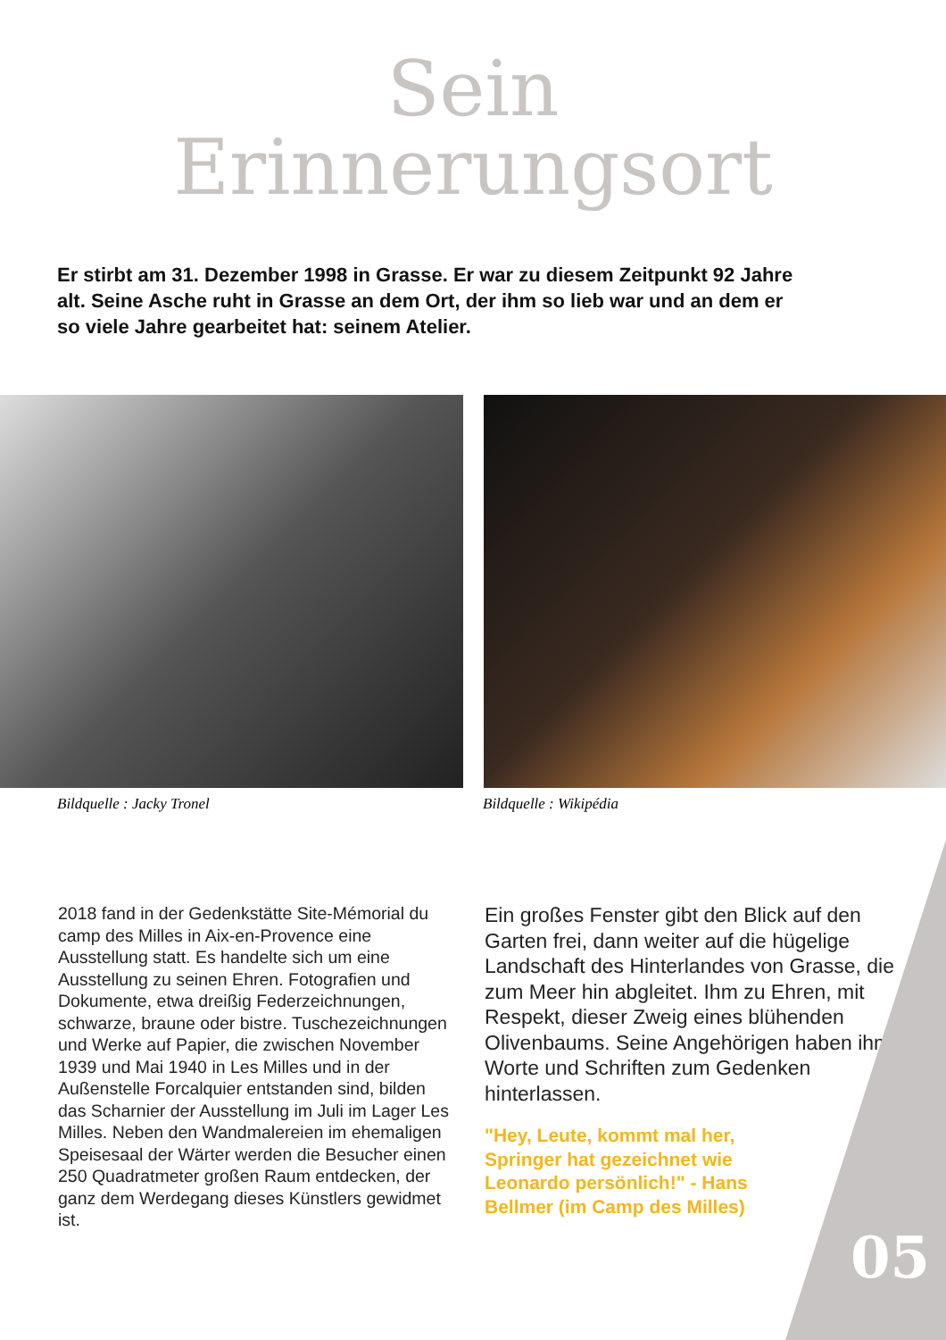Sein
Erinnerungsort
Er stirbt am 31. Dezember 1998 in Grasse. Er war zu diesem Zeitpunkt 92 Jahre alt. Seine Asche ruht in Grasse an dem Ort, der ihm so lieb war und an dem er so viele Jahre gearbeitet hat: seinem Atelier.
Bildquelle : Jacky Tronel Bildquelle : Wikipédia
2018 fand in der Gedenkstätte Site-Mémorial du camp des Milles in Aix-en-Provence eine Ausstellung statt. Es handelte sich um eine Ausstellung zu seinen Ehren. Fotografien und Dokumente, etwa dreißig Federzeichnungen, schwarze, braune oder bistre. Tuschezeichnungen und Werke auf Papier, die zwischen November 1939 und Mai 1940 in Les Milles und in der Außenstelle Forcalquier entstanden sind, bilden das Scharnier der Ausstellung im Juli im Lager Les Milles. Neben den Wandmalereien im ehemaligen Speisesaal der Wärter werden die Besucher einen 250 Quadratmeter großen Raum entdecken, der ganz dem Werdegang dieses Künstlers gewidmet ist.
Ein großes Fenster gibt den Blick auf den Garten frei, dann weiter auf die hügelige Landschaft des Hinterlandes von Grasse, die zum Meer hin abgleitet. Ihm zu Ehren, mit Respekt, dieser Zweig eines blühenden Olivenbaums. Seine Angehörigen haben ihm Worte und Schriften zum Gedenken hinterlassen.
"Hey, Leute, kommt mal her, Springer hat gezeichnet wie Leonardo persönlich!" - Hans Bellmer (im Camp des Milles)
05